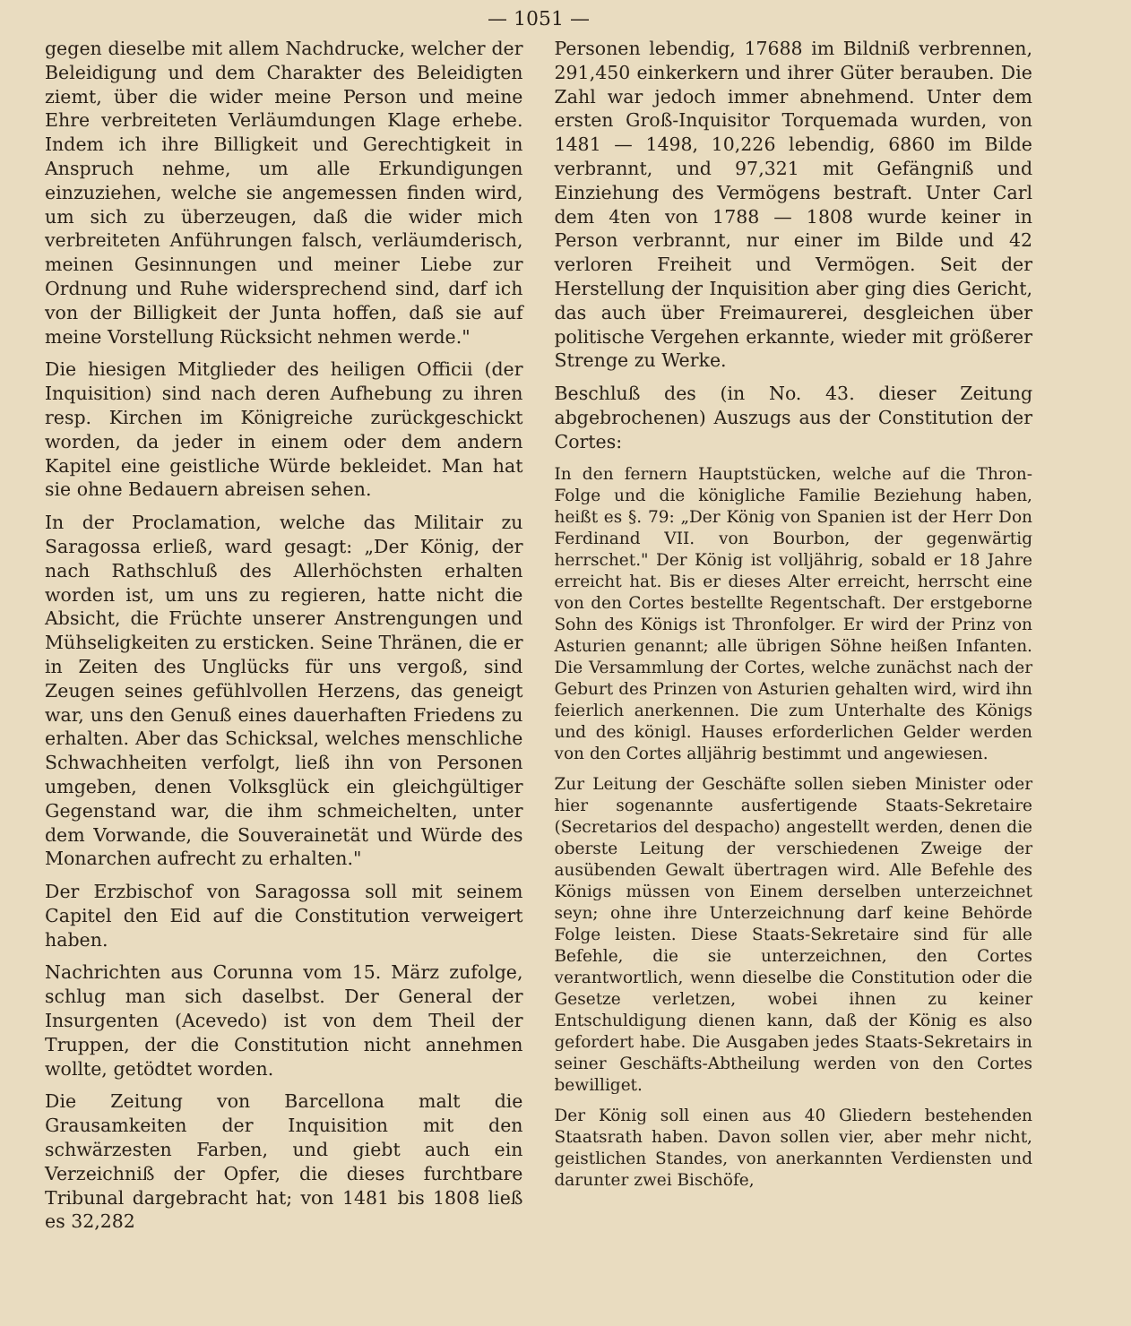— 1051 —
gegen dieselbe mit allem Nachdrucke, welcher der Beleidigung und dem Charakter des Beleidigten ziemt, über die wider meine Person und meine Ehre verbreiteten Verläumdungen Klage erhebe. Indem ich ihre Billigkeit und Gerechtigkeit in Anspruch nehme, um alle Erkundigungen einzuziehen, welche sie angemessen finden wird, um sich zu überzeugen, daß die wider mich verbreiteten Anführungen falsch, verläumderisch, meinen Gesinnungen und meiner Liebe zur Ordnung und Ruhe widersprechend sind, darf ich von der Billigkeit der Junta hoffen, daß sie auf meine Vorstellung Rücksicht nehmen werde."
Die hiesigen Mitglieder des heiligen Officii (der Inquisition) sind nach deren Aufhebung zu ihren resp. Kirchen im Königreiche zurückgeschickt worden, da jeder in einem oder dem andern Kapitel eine geistliche Würde bekleidet. Man hat sie ohne Bedauern abreisen sehen.
In der Proclamation, welche das Militair zu Saragossa erließ, ward gesagt: „Der König, der nach Rathschluß des Allerhöchsten erhalten worden ist, um uns zu regieren, hatte nicht die Absicht, die Früchte unserer Anstrengungen und Mühseligkeiten zu ersticken. Seine Thränen, die er in Zeiten des Unglücks für uns vergoß, sind Zeugen seines gefühlvollen Herzens, das geneigt war, uns den Genuß eines dauerhaften Friedens zu erhalten. Aber das Schicksal, welches menschliche Schwachheiten verfolgt, ließ ihn von Personen umgeben, denen Volksglück ein gleichgültiger Gegenstand war, die ihm schmeichelten, unter dem Vorwande, die Souverainetät und Würde des Monarchen aufrecht zu erhalten."
Der Erzbischof von Saragossa soll mit seinem Capitel den Eid auf die Constitution verweigert haben.
Nachrichten aus Corunna vom 15. März zufolge, schlug man sich daselbst. Der General der Insurgenten (Acevedo) ist von dem Theil der Truppen, der die Constitution nicht annehmen wollte, getödtet worden.
Die Zeitung von Barcellona malt die Grausamkeiten der Inquisition mit den schwärzesten Farben, und giebt auch ein Verzeichniß der Opfer, die dieses furchtbare Tribunal dargebracht hat; von 1481 bis 1808 ließ es 32,282
Personen lebendig, 17688 im Bildniß verbrennen, 291,450 einkerkern und ihrer Güter berauben. Die Zahl war jedoch immer abnehmend. Unter dem ersten Groß-Inquisitor Torquemada wurden, von 1481 — 1498, 10,226 lebendig, 6860 im Bilde verbrannt, und 97,321 mit Gefängniß und Einziehung des Vermögens bestraft. Unter Carl dem 4ten von 1788 — 1808 wurde keiner in Person verbrannt, nur einer im Bilde und 42 verloren Freiheit und Vermögen. Seit der Herstellung der Inquisition aber ging dies Gericht, das auch über Freimaurerei, desgleichen über politische Vergehen erkannte, wieder mit größerer Strenge zu Werke.
Beschluß des (in No. 43. dieser Zeitung abgebrochenen) Auszugs aus der Constitution der Cortes:
In den fernern Hauptstücken, welche auf die Thron-Folge und die königliche Familie Beziehung haben, heißt es §. 79: „Der König von Spanien ist der Herr Don Ferdinand VII. von Bourbon, der gegenwärtig herrschet." Der König ist volljährig, sobald er 18 Jahre erreicht hat. Bis er dieses Alter erreicht, herrscht eine von den Cortes bestellte Regentschaft. Der erstgeborne Sohn des Königs ist Thronfolger. Er wird der Prinz von Asturien genannt; alle übrigen Söhne heißen Infanten. Die Versammlung der Cortes, welche zunächst nach der Geburt des Prinzen von Asturien gehalten wird, wird ihn feierlich anerkennen. Die zum Unterhalte des Königs und des königl. Hauses erforderlichen Gelder werden von den Cortes alljährig bestimmt und angewiesen.
Zur Leitung der Geschäfte sollen sieben Minister oder hier sogenannte ausfertigende Staats-Sekretaire (Secretarios del despacho) angestellt werden, denen die oberste Leitung der verschiedenen Zweige der ausübenden Gewalt übertragen wird. Alle Befehle des Königs müssen von Einem derselben unterzeichnet seyn; ohne ihre Unterzeichnung darf keine Behörde Folge leisten. Diese Staats-Sekretaire sind für alle Befehle, die sie unterzeichnen, den Cortes verantwortlich, wenn dieselbe die Constitution oder die Gesetze verletzen, wobei ihnen zu keiner Entschuldigung dienen kann, daß der König es also gefordert habe. Die Ausgaben jedes Staats-Sekretairs in seiner Geschäfts-Abtheilung werden von den Cortes bewilliget.
Der König soll einen aus 40 Gliedern bestehenden Staatsrath haben. Davon sollen vier, aber mehr nicht, geistlichen Standes, von anerkannten Verdiensten und darunter zwei Bischöfe,